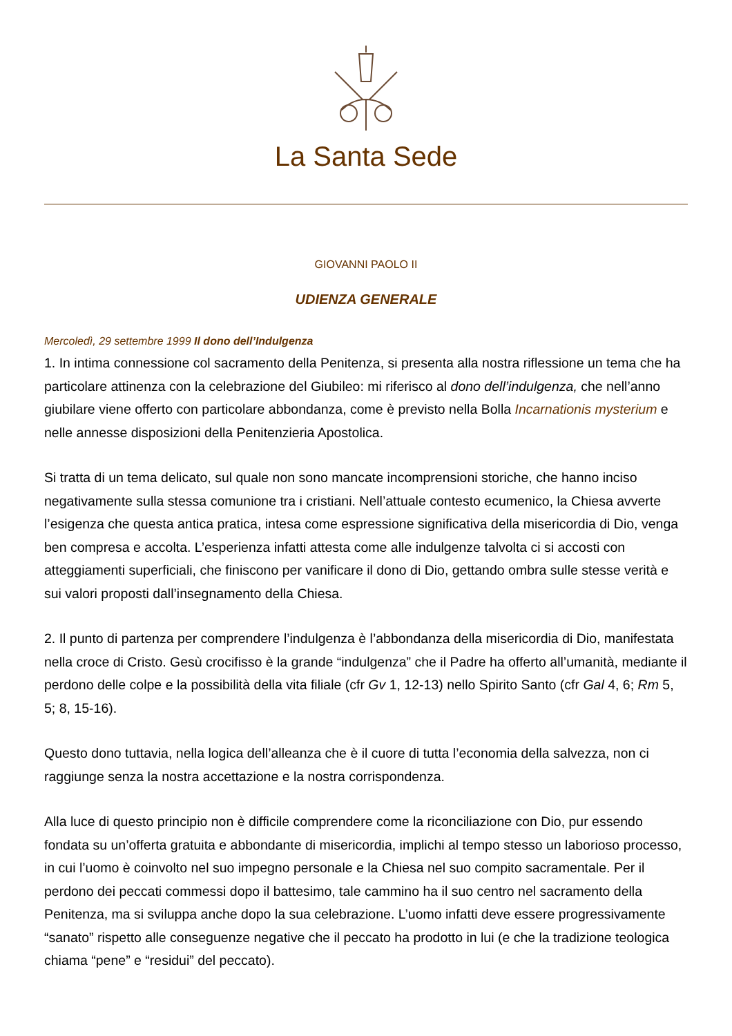La Santa Sede
GIOVANNI PAOLO II
UDIENZA GENERALE
Mercoledì, 29 settembre 1999 Il dono dell’Indulgenza
1. In intima connessione col sacramento della Penitenza, si presenta alla nostra riflessione un tema che ha particolare attinenza con la celebrazione del Giubileo: mi riferisco al dono dell’indulgenza, che nell’anno giubilare viene offerto con particolare abbondanza, come è previsto nella Bolla Incarnationis mysterium e nelle annesse disposizioni della Penitenzieria Apostolica.
Si tratta di un tema delicato, sul quale non sono mancate incomprensioni storiche, che hanno inciso negativamente sulla stessa comunione tra i cristiani. Nell’attuale contesto ecumenico, la Chiesa avverte l’esigenza che questa antica pratica, intesa come espressione significativa della misericordia di Dio, venga ben compresa e accolta. L’esperienza infatti attesta come alle indulgenze talvolta ci si accosti con atteggiamenti superficiali, che finiscono per vanificare il dono di Dio, gettando ombra sulle stesse verità e sui valori proposti dall’insegnamento della Chiesa.
2. Il punto di partenza per comprendere l’indulgenza è l’abbondanza della misericordia di Dio, manifestata nella croce di Cristo. Gesù crocifisso è la grande “indulgenza” che il Padre ha offerto all’umanità, mediante il perdono delle colpe e la possibilità della vita filiale (cfr Gv 1, 12-13) nello Spirito Santo (cfr Gal 4, 6; Rm 5, 5; 8, 15-16).
Questo dono tuttavia, nella logica dell’alleanza che è il cuore di tutta l’economia della salvezza, non ci raggiunge senza la nostra accettazione e la nostra corrispondenza.
Alla luce di questo principio non è difficile comprendere come la riconciliazione con Dio, pur essendo fondata su un’offerta gratuita e abbondante di misericordia, implichi al tempo stesso un laborioso processo, in cui l’uomo è coinvolto nel suo impegno personale e la Chiesa nel suo compito sacramentale. Per il perdono dei peccati commessi dopo il battesimo, tale cammino ha il suo centro nel sacramento della Penitenza, ma si sviluppa anche dopo la sua celebrazione. L’uomo infatti deve essere progressivamente “sanato” rispetto alle conseguenze negative che il peccato ha prodotto in lui (e che la tradizione teologica chiama “pene” e “residui” del peccato).